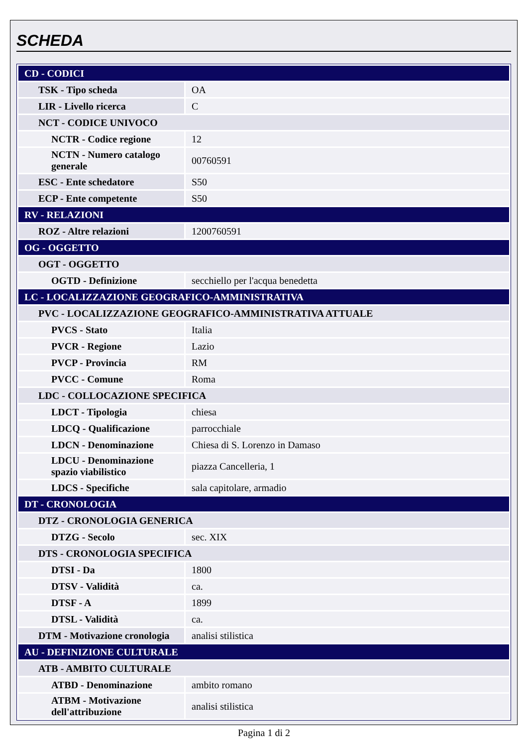SCHEDA
| CD - CODICI | |
| TSK - Tipo scheda | OA |
| LIR - Livello ricerca | C |
| NCT - CODICE UNIVOCO | |
| NCTR - Codice regione | 12 |
| NCTN - Numero catalogo generale | 00760591 |
| ESC - Ente schedatore | S50 |
| ECP - Ente competente | S50 |
| RV - RELAZIONI | |
| ROZ - Altre relazioni | 1200760591 |
| OG - OGGETTO | |
| OGT - OGGETTO | |
| OGTD - Definizione | secchiello per l'acqua benedetta |
| LC - LOCALIZZAZIONE GEOGRAFICO-AMMINISTRATIVA | |
| PVC - LOCALIZZAZIONE GEOGRAFICO-AMMINISTRATIVA ATTUALE | |
| PVCS - Stato | Italia |
| PVCR - Regione | Lazio |
| PVCP - Provincia | RM |
| PVCC - Comune | Roma |
| LDC - COLLOCAZIONE SPECIFICA | |
| LDCT - Tipologia | chiesa |
| LDCQ - Qualificazione | parrocchiale |
| LDCN - Denominazione | Chiesa di S. Lorenzo in Damaso |
| LDCU - Denominazione spazio viabilistico | piazza Cancelleria, 1 |
| LDCS - Specifiche | sala capitolare, armadio |
| DT - CRONOLOGIA | |
| DTZ - CRONOLOGIA GENERICA | |
| DTZG - Secolo | sec. XIX |
| DTS - CRONOLOGIA SPECIFICA | |
| DTSI - Da | 1800 |
| DTSV - Validità | ca. |
| DTSF - A | 1899 |
| DTSL - Validità | ca. |
| DTM - Motivazione cronologia | analisi stilistica |
| AU - DEFINIZIONE CULTURALE | |
| ATB - AMBITO CULTURALE | |
| ATBD - Denominazione | ambito romano |
| ATBM - Motivazione dell'attribuzione | analisi stilistica |
Pagina 1 di 2